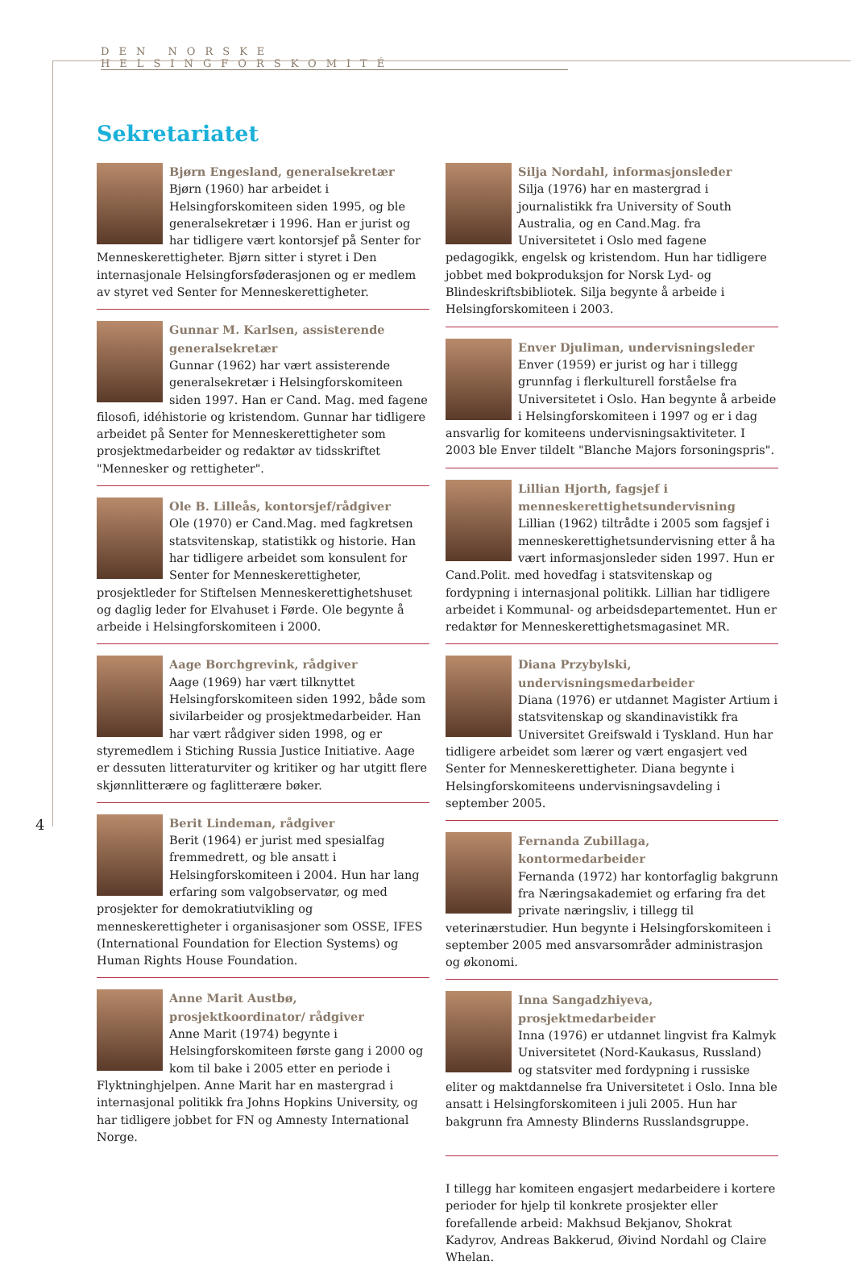DEN NORSKE HELSINGFORSKOMITÉ
4
Sekretariatet
Bjørn Engesland, generalsekretær
Bjørn (1960) har arbeidet i Helsingforskomiteen siden 1995, og ble generalsekretær i 1996. Han er jurist og har tidligere vært kontorsjef på Senter for Menneskerettigheter. Bjørn sitter i styret i Den internasjonale Helsingforsføderasjonen og er medlem av styret ved Senter for Menneskerettigheter.
Gunnar M. Karlsen, assisterende generalsekretær
Gunnar (1962) har vært assisterende generalsekretær i Helsingforskomiteen siden 1997. Han er Cand. Mag. med fagene filosofi, idéhistorie og kristendom. Gunnar har tidligere arbeidet på Senter for Menneskerettigheter som prosjektmedarbeider og redaktør av tidsskriftet "Mennesker og rettigheter".
Ole B. Lilleås, kontorsjef/rådgiver
Ole (1970) er Cand.Mag. med fagkretsen statsvitenskap, statistikk og historie. Han har tidligere arbeidet som konsulent for Senter for Menneskerettigheter, prosjektleder for Stiftelsen Menneskerettighetshuset og daglig leder for Elvahuset i Førde. Ole begynte å arbeide i Helsingforskomiteen i 2000.
Aage Borchgrevink, rådgiver
Aage (1969) har vært tilknyttet Helsingforskomiteen siden 1992, både som sivilarbeider og prosjektmedarbeider. Han har vært rådgiver siden 1998, og er styremedlem i Stiching Russia Justice Initiative. Aage er dessuten litteraturviter og kritiker og har utgitt flere skjønnlitterære og faglitterære bøker.
Berit Lindeman, rådgiver
Berit (1964) er jurist med spesialfag fremmedrett, og ble ansatt i Helsingforskomiteen i 2004. Hun har lang erfaring som valgobservatør, og med prosjekter for demokratiutvikling og menneskerettigheter i organisasjoner som OSSE, IFES (International Foundation for Election Systems) og Human Rights House Foundation.
Anne Marit Austbø, prosjektkoordinator/ rådgiver
Anne Marit (1974) begynte i Helsingforskomiteen første gang i 2000 og kom til bake i 2005 etter en periode i Flyktninghjelpen. Anne Marit har en mastergrad i internasjonal politikk fra Johns Hopkins University, og har tidligere jobbet for FN og Amnesty International Norge.
Silja Nordahl, informasjonsleder
Silja (1976) har en mastergrad i journalistikk fra University of South Australia, og en Cand.Mag. fra Universitetet i Oslo med fagene pedagogikk, engelsk og kristendom. Hun har tidligere jobbet med bokproduksjon for Norsk Lyd- og Blindeskriftsbibliotek. Silja begynte å arbeide i Helsingforskomiteen i 2003.
Enver Djuliman, undervisningsleder
Enver (1959) er jurist og har i tillegg grunnfag i flerkulturell forståelse fra Universitetet i Oslo. Han begynte å arbeide i Helsingforskomiteen i 1997 og er i dag ansvarlig for komiteens undervisningsaktiviteter. I 2003 ble Enver tildelt "Blanche Majors forsoningspris".
Lillian Hjorth, fagsjef i menneskerettighetsundervisning
Lillian (1962) tiltrådte i 2005 som fagsjef i menneskerettighetsundervisning etter å ha vært informasjonsleder siden 1997. Hun er Cand.Polit. med hovedfag i statsvitenskap og fordypning i internasjonal politikk. Lillian har tidligere arbeidet i Kommunal- og arbeidsdepartementet. Hun er redaktør for Menneskerettighetsmagasinet MR.
Diana Przybylski, undervisningsmedarbeider
Diana (1976) er utdannet Magister Artium i statsvitenskap og skandinavistikk fra Universitet Greifswald i Tyskland. Hun har tidligere arbeidet som lærer og vært engasjert ved Senter for Menneskerettigheter. Diana begynte i Helsingforskomiteens undervisningsavdeling i september 2005.
Fernanda Zubillaga, kontormedarbeider
Fernanda (1972) har kontorfaglig bakgrunn fra Næringsakademiet og erfaring fra det private næringsliv, i tillegg til veterinærstudier. Hun begynte i Helsingforskomiteen i september 2005 med ansvarsområder administrasjon og økonomi.
Inna Sangadzhiyeva, prosjektmedarbeider
Inna (1976) er utdannet lingvist fra Kalmyk Universitetet (Nord-Kaukasus, Russland) og statsviter med fordypning i russiske eliter og maktdannelse fra Universitetet i Oslo. Inna ble ansatt i Helsingforskomiteen i juli 2005. Hun har bakgrunn fra Amnesty Blinderns Russlandsgruppe.
I tillegg har komiteen engasjert medarbeidere i kortere perioder for hjelp til konkrete prosjekter eller forefallende arbeid: Makhsud Bekjanov, Shokrat Kadyrov, Andreas Bakkerud, Øivind Nordahl og Claire Whelan.